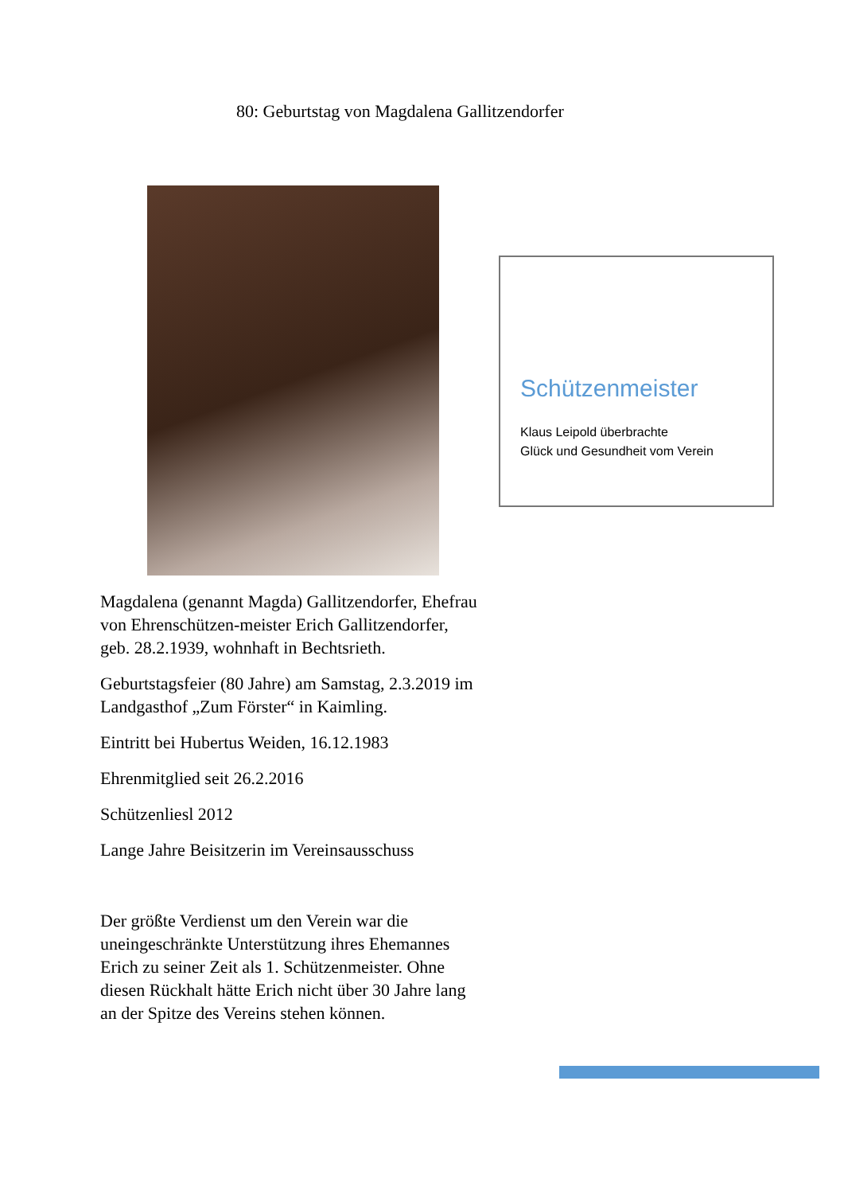80: Geburtstag von Magdalena Gallitzendorfer
Magdalena (genannt Magda) Gallitzendorfer, Ehefrau von Ehrenschützen-meister Erich Gallitzendorfer, geb. 28.2.1939, wohnhaft in Bechtsrieth.
Geburtstagsfeier (80 Jahre) am Samstag, 2.3.2019 im Landgasthof „Zum Förster“ in Kaimling.
Eintritt bei Hubertus Weiden, 16.12.1983
Ehrenmitglied seit 26.2.2016
Schützenliesl 2012
Lange Jahre Beisitzerin im Vereinsausschuss
Der größte Verdienst um den Verein war die uneingeschränkte Unterstützung ihres Ehemannes Erich zu seiner Zeit als 1. Schützenmeister. Ohne diesen Rückhalt hätte Erich nicht über 30 Jahre lang an der Spitze des Vereins stehen können.
Schützenmeister
Klaus Leipold überbrachte
Glück und Gesundheit vom Verein